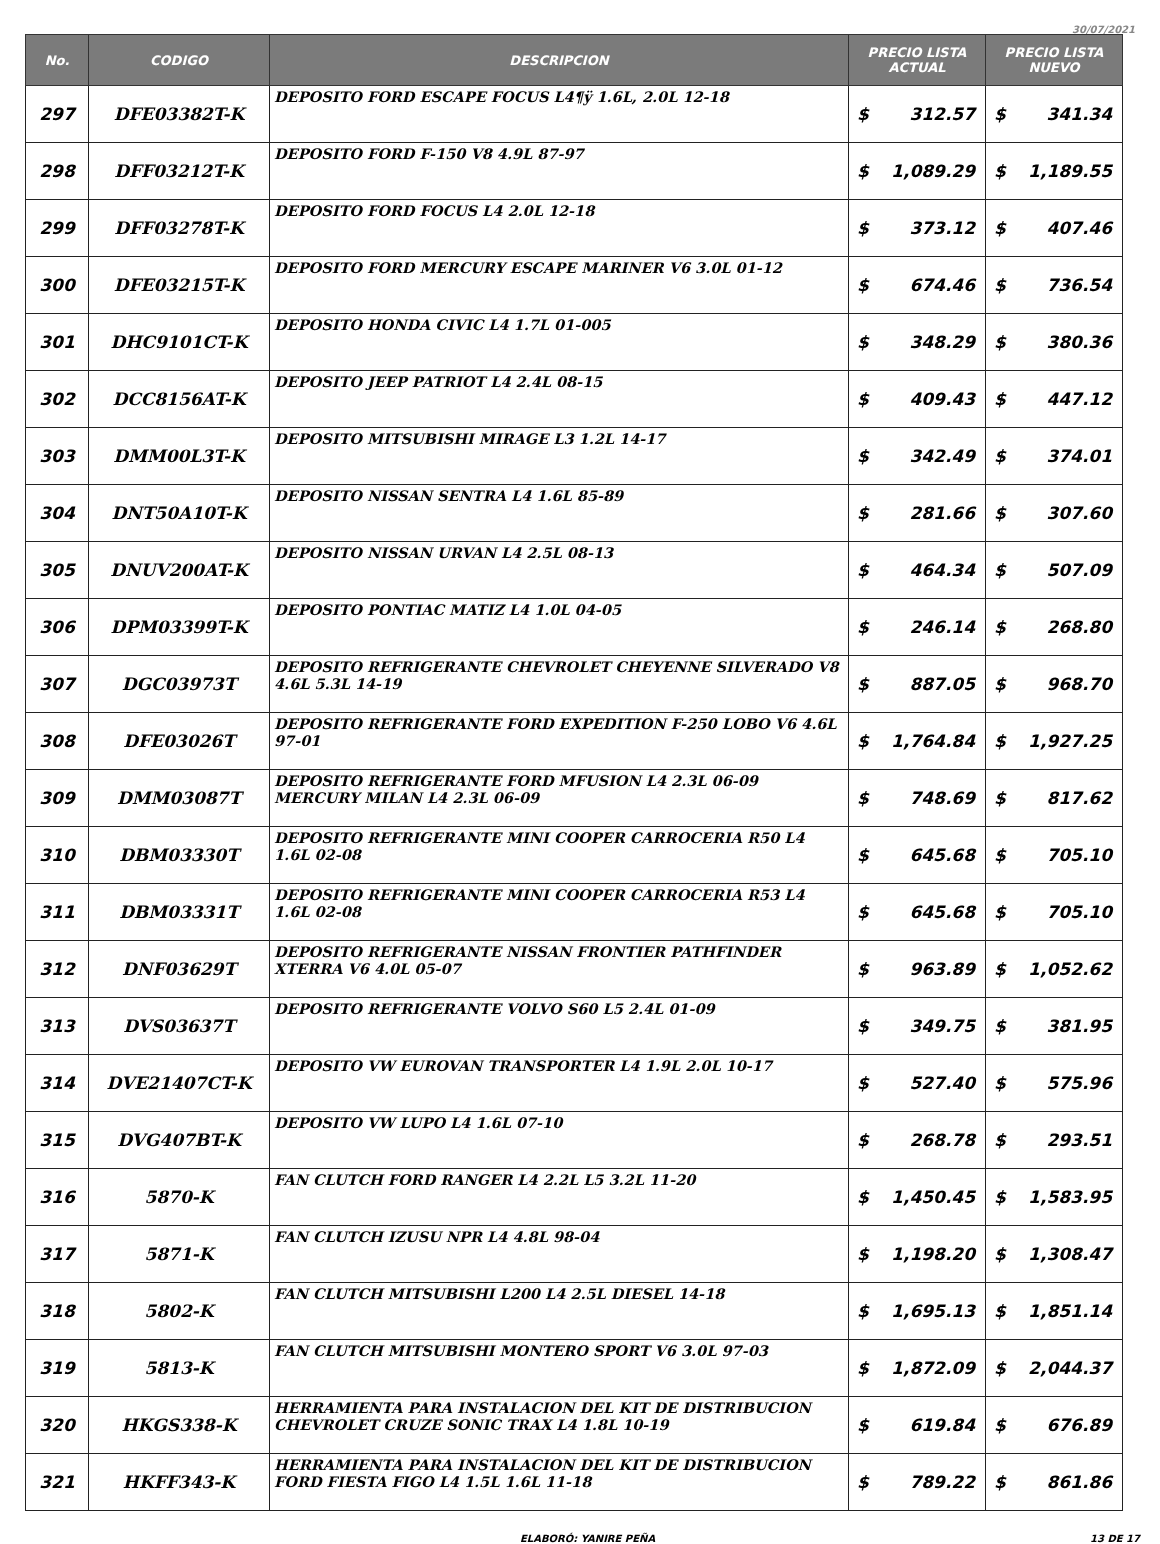30/07/2021
| No. | CODIGO | DESCRIPCION | PRECIO LISTA ACTUAL | | PRECIO LISTA NUEVO | |
| --- | --- | --- | --- | --- | --- | --- |
| 297 | DFE03382T-K | DEPOSITO FORD ESCAPE FOCUS L4¶ÿ 1.6L, 2.0L 12-18 | $ | 312.57 | $ | 341.34 |
| 298 | DFF03212T-K | DEPOSITO FORD F-150 V8 4.9L 87-97 | $ | 1,089.29 | $ | 1,189.55 |
| 299 | DFF03278T-K | DEPOSITO FORD FOCUS L4 2.0L 12-18 | $ | 373.12 | $ | 407.46 |
| 300 | DFE03215T-K | DEPOSITO FORD MERCURY ESCAPE MARINER V6 3.0L 01-12 | $ | 674.46 | $ | 736.54 |
| 301 | DHC9101CT-K | DEPOSITO HONDA CIVIC L4 1.7L 01-005 | $ | 348.29 | $ | 380.36 |
| 302 | DCC8156AT-K | DEPOSITO JEEP PATRIOT L4 2.4L 08-15 | $ | 409.43 | $ | 447.12 |
| 303 | DMM00L3T-K | DEPOSITO MITSUBISHI MIRAGE L3 1.2L 14-17 | $ | 342.49 | $ | 374.01 |
| 304 | DNT50A10T-K | DEPOSITO NISSAN SENTRA L4 1.6L 85-89 | $ | 281.66 | $ | 307.60 |
| 305 | DNUV200AT-K | DEPOSITO NISSAN URVAN L4 2.5L 08-13 | $ | 464.34 | $ | 507.09 |
| 306 | DPM03399T-K | DEPOSITO PONTIAC MATIZ L4 1.0L 04-05 | $ | 246.14 | $ | 268.80 |
| 307 | DGC03973T | DEPOSITO REFRIGERANTE CHEVROLET CHEYENNE SILVERADO V8 4.6L 5.3L 14-19 | $ | 887.05 | $ | 968.70 |
| 308 | DFE03026T | DEPOSITO REFRIGERANTE FORD EXPEDITION F-250 LOBO V6 4.6L 97-01 | $ | 1,764.84 | $ | 1,927.25 |
| 309 | DMM03087T | DEPOSITO REFRIGERANTE FORD MFUSION L4 2.3L 06-09 MERCURY MILAN L4 2.3L 06-09 | $ | 748.69 | $ | 817.62 |
| 310 | DBM03330T | DEPOSITO REFRIGERANTE MINI COOPER CARROCERIA R50 L4 1.6L 02-08 | $ | 645.68 | $ | 705.10 |
| 311 | DBM03331T | DEPOSITO REFRIGERANTE MINI COOPER CARROCERIA R53 L4 1.6L 02-08 | $ | 645.68 | $ | 705.10 |
| 312 | DNF03629T | DEPOSITO REFRIGERANTE NISSAN FRONTIER PATHFINDER XTERRA V6 4.0L 05-07 | $ | 963.89 | $ | 1,052.62 |
| 313 | DVS03637T | DEPOSITO REFRIGERANTE VOLVO S60 L5 2.4L 01-09 | $ | 349.75 | $ | 381.95 |
| 314 | DVE21407CT-K | DEPOSITO VW EUROVAN TRANSPORTER L4 1.9L 2.0L 10-17 | $ | 527.40 | $ | 575.96 |
| 315 | DVG407BT-K | DEPOSITO VW LUPO L4 1.6L 07-10 | $ | 268.78 | $ | 293.51 |
| 316 | 5870-K | FAN CLUTCH FORD RANGER L4 2.2L L5 3.2L 11-20 | $ | 1,450.45 | $ | 1,583.95 |
| 317 | 5871-K | FAN CLUTCH IZUSU NPR L4 4.8L 98-04 | $ | 1,198.20 | $ | 1,308.47 |
| 318 | 5802-K | FAN CLUTCH MITSUBISHI L200 L4 2.5L DIESEL 14-18 | $ | 1,695.13 | $ | 1,851.14 |
| 319 | 5813-K | FAN CLUTCH MITSUBISHI MONTERO SPORT V6 3.0L 97-03 | $ | 1,872.09 | $ | 2,044.37 |
| 320 | HKGS338-K | HERRAMIENTA PARA INSTALACION DEL KIT DE DISTRIBUCION CHEVROLET CRUZE SONIC TRAX L4 1.8L 10-19 | $ | 619.84 | $ | 676.89 |
| 321 | HKFF343-K | HERRAMIENTA PARA INSTALACION DEL KIT DE DISTRIBUCION FORD FIESTA FIGO L4 1.5L 1.6L 11-18 | $ | 789.22 | $ | 861.86 |
ELABORÓ: YANIRE PEÑA 13 DE 17